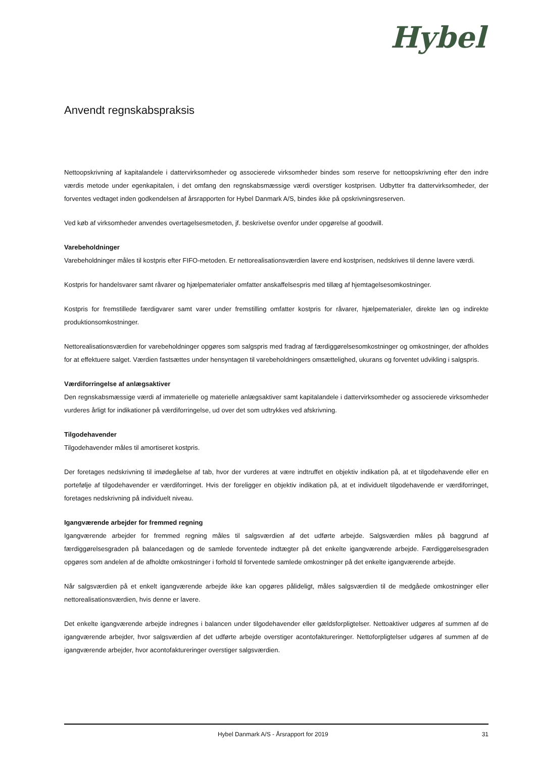Hybel
Anvendt regnskabspraksis
Nettoopskrivning af kapitalandele i dattervirksomheder og associerede virksomheder bindes som reserve for nettoopskrivning efter den indre værdis metode under egenkapitalen, i det omfang den regnskabsmæssige værdi overstiger kostprisen. Udbytter fra dattervirksomheder, der forventes vedtaget inden godkendelsen af årsrapporten for Hybel Danmark A/S, bindes ikke på opskrivningsreserven.
Ved køb af virksomheder anvendes overtagelsesmetoden, jf. beskrivelse ovenfor under opgørelse af goodwill.
Varebeholdninger
Varebeholdninger måles til kostpris efter FIFO-metoden. Er nettorealisationsværdien lavere end kostprisen, nedskrives til denne lavere værdi.
Kostpris for handelsvarer samt råvarer og hjælpematerialer omfatter anskaffelsespris med tillæg af hjemtagelsesomkostninger.
Kostpris for fremstillede færdigvarer samt varer under fremstilling omfatter kostpris for råvarer, hjælpematerialer, direkte løn og indirekte produktionsomkostninger.
Nettorealisationsværdien for varebeholdninger opgøres som salgspris med fradrag af færdiggørelsesomkostninger og omkostninger, der afholdes for at effektuere salget. Værdien fastsættes under hensyntagen til varebeholdningers omsættelighed, ukurans og forventet udvikling i salgspris.
Værdiforringelse af anlægsaktiver
Den regnskabsmæssige værdi af immaterielle og materielle anlægsaktiver samt kapitalandele i dattervirksomheder og associerede virksomheder vurderes årligt for indikationer på værdiforringelse, ud over det som udtrykkes ved afskrivning.
Tilgodehavender
Tilgodehavender måles til amortiseret kostpris.
Der foretages nedskrivning til imødegåelse af tab, hvor der vurderes at være indtruffet en objektiv indikation på, at et tilgodehavende eller en portefølje af tilgodehavender er værdiforringet. Hvis der foreligger en objektiv indikation på, at et individuelt tilgodehavende er værdiforringet, foretages nedskrivning på individuelt niveau.
Igangværende arbejder for fremmed regning
Igangværende arbejder for fremmed regning måles til salgsværdien af det udførte arbejde. Salgsværdien måles på baggrund af færdiggørelsesgraden på balancedagen og de samlede forventede indtægter på det enkelte igangværende arbejde. Færdiggørelsesgraden opgøres som andelen af de afholdte omkostninger i forhold til forventede samlede omkostninger på det enkelte igangværende arbejde.
Når salgsværdien på et enkelt igangværende arbejde ikke kan opgøres pålideligt, måles salgsværdien til de medgåede omkostninger eller nettorealisationsværdien, hvis denne er lavere.
Det enkelte igangværende arbejde indregnes i balancen under tilgodehavender eller gældsforpligtelser. Nettoaktiver udgøres af summen af de igangværende arbejder, hvor salgsværdien af det udførte arbejde overstiger acontofaktureringer. Nettoforpligtelser udgøres af summen af de igangværende arbejder, hvor acontofaktureringer overstiger salgsværdien.
Hybel Danmark A/S - Årsrapport for 2019 31